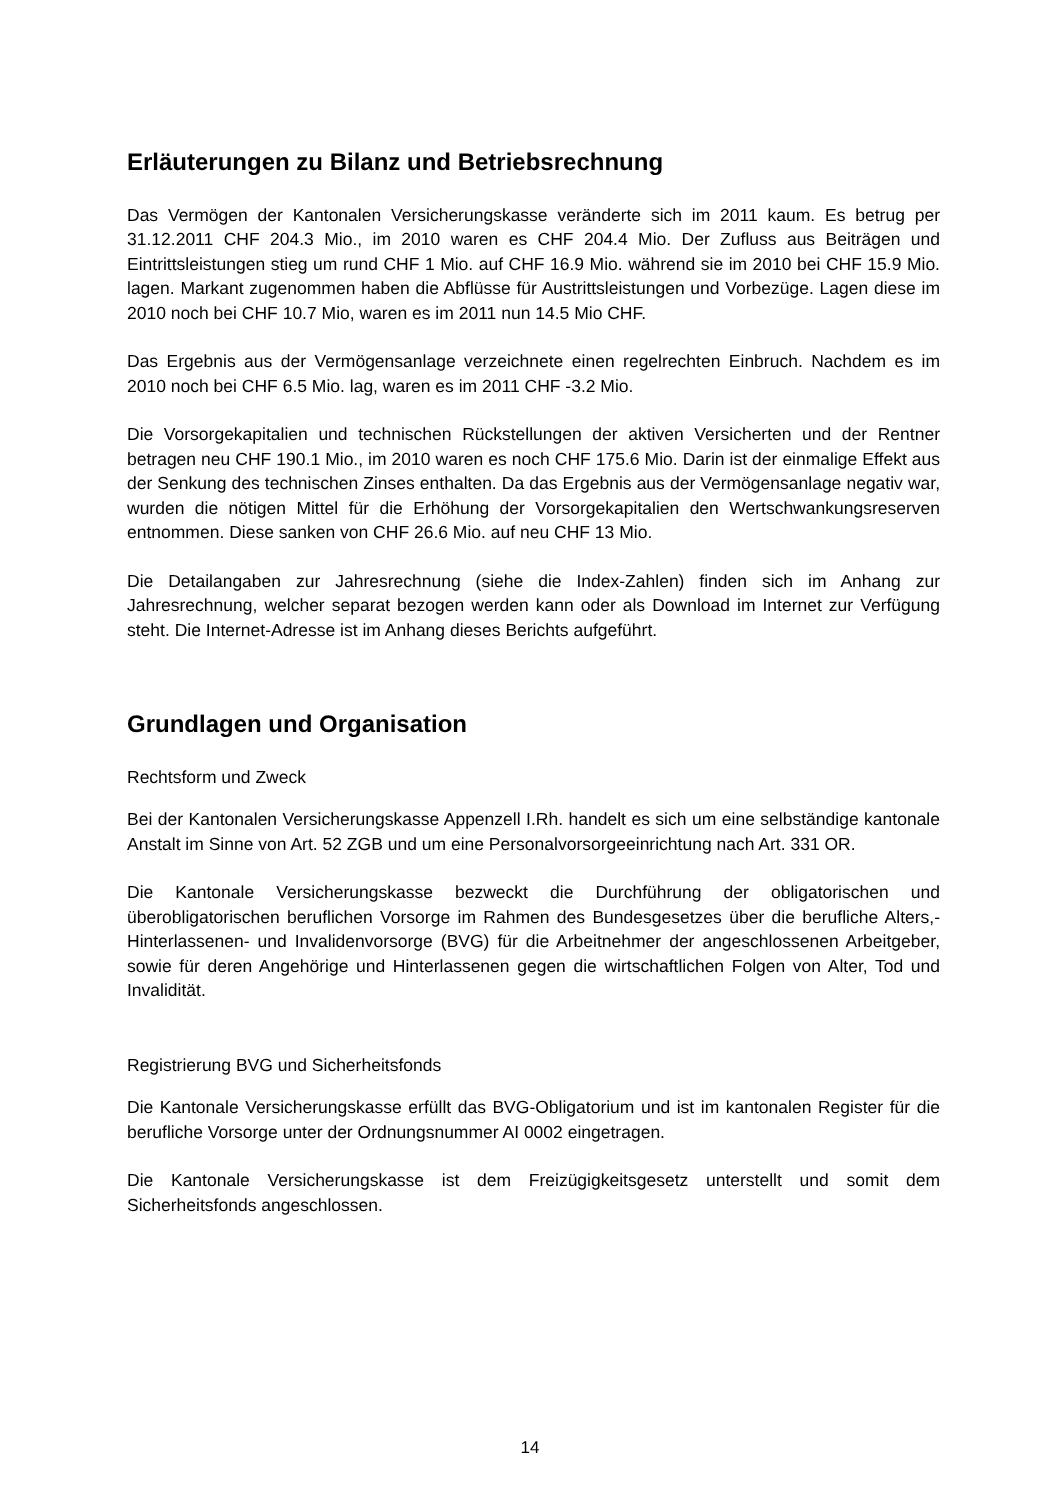Erläuterungen zu Bilanz und Betriebsrechnung
Das Vermögen der Kantonalen Versicherungskasse veränderte sich im 2011 kaum. Es betrug per 31.12.2011 CHF 204.3 Mio., im 2010 waren es CHF 204.4 Mio. Der Zufluss aus Beiträgen und Eintrittsleistungen stieg um rund CHF 1 Mio. auf CHF 16.9 Mio. während sie im 2010 bei CHF 15.9 Mio. lagen. Markant zugenommen haben die Abflüsse für Austrittsleistungen und Vorbezüge. Lagen diese im 2010 noch bei CHF 10.7 Mio, waren es im 2011 nun 14.5 Mio CHF.
Das Ergebnis aus der Vermögensanlage verzeichnete einen regelrechten Einbruch. Nachdem es im 2010 noch bei CHF 6.5 Mio. lag, waren es im 2011 CHF -3.2 Mio.
Die Vorsorgekapitalien und technischen Rückstellungen der aktiven Versicherten und der Rentner betragen neu CHF 190.1 Mio., im 2010 waren es noch CHF 175.6 Mio. Darin ist der einmalige Effekt aus der Senkung des technischen Zinses enthalten. Da das Ergebnis aus der Vermögensanlage negativ war, wurden die nötigen Mittel für die Erhöhung der Vorsorgekapitalien den Wertschwankungsreserven entnommen. Diese sanken von CHF 26.6 Mio. auf neu CHF 13 Mio.
Die Detailangaben zur Jahresrechnung (siehe die Index-Zahlen) finden sich im Anhang zur Jahresrechnung, welcher separat bezogen werden kann oder als Download im Internet zur Verfügung steht. Die Internet-Adresse ist im Anhang dieses Berichts aufgeführt.
Grundlagen und Organisation
Rechtsform und Zweck
Bei der Kantonalen Versicherungskasse Appenzell I.Rh. handelt es sich um eine selbständige kantonale Anstalt im Sinne von Art. 52 ZGB und um eine Personalvorsorgeeinrichtung nach Art. 331 OR.
Die Kantonale Versicherungskasse bezweckt die Durchführung der obligatorischen und überobligatorischen beruflichen Vorsorge im Rahmen des Bundesgesetzes über die berufliche Alters,- Hinterlassenen- und Invalidenvorsorge (BVG) für die Arbeitnehmer der angeschlossenen Arbeitgeber, sowie für deren Angehörige und Hinterlassenen gegen die wirtschaftlichen Folgen von Alter, Tod und Invalidität.
Registrierung BVG und Sicherheitsfonds
Die Kantonale Versicherungskasse erfüllt das BVG-Obligatorium und ist im kantonalen Register für die berufliche Vorsorge unter der Ordnungsnummer AI 0002 eingetragen.
Die Kantonale Versicherungskasse ist dem Freizügigkeitsgesetz unterstellt und somit dem Sicherheitsfonds angeschlossen.
14